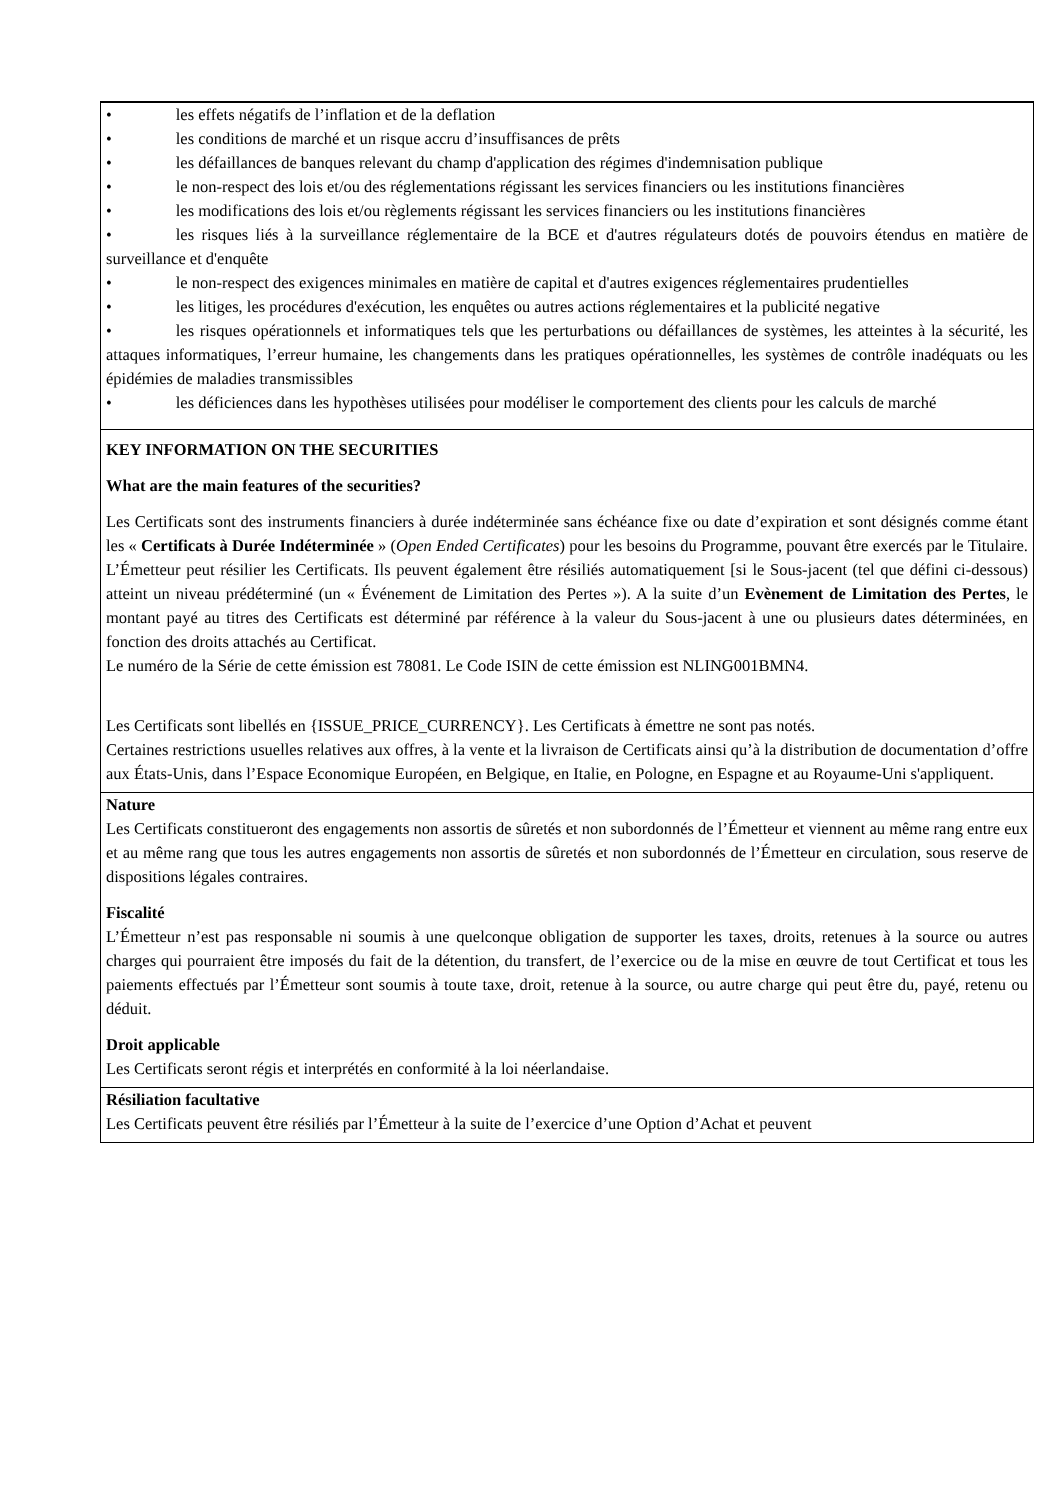• les effets négatifs de l’inflation et de la deflation
• les conditions de marché et un risque accru d’insuffisances de prêts
• les défaillances de banques relevant du champ d'application des régimes d'indemnisation publique
• le non-respect des lois et/ou des réglementations régissant les services financiers ou les institutions financières
• les modifications des lois et/ou règlements régissant les services financiers ou les institutions financières
• les risques liés à la surveillance réglementaire de la BCE et d'autres régulateurs dotés de pouvoirs étendus en matière de surveillance et d'enquête
• le non-respect des exigences minimales en matière de capital et d'autres exigences réglementaires prudentielles
• les litiges, les procédures d'exécution, les enquêtes ou autres actions réglementaires et la publicité negative
• les risques opérationnels et informatiques tels que les perturbations ou défaillances de systèmes, les atteintes à la sécurité, les attaques informatiques, l’erreur humaine, les changements dans les pratiques opérationnelles, les systèmes de contrôle inadéquats ou les épidémies de maladies transmissibles
• les déficiences dans les hypothèses utilisées pour modéliser le comportement des clients pour les calculs de marché
KEY INFORMATION ON THE SECURITIES
What are the main features of the securities?
Les Certificats sont des instruments financiers à durée indéterminée sans échéance fixe ou date d’expiration et sont désignés comme étant les « Certificats à Durée Indéterminée » (Open Ended Certificates) pour les besoins du Programme, pouvant être exercés par le Titulaire. L’Émetteur peut résilier les Certificats. Ils peuvent également être résiliés automatiquement [si le Sous-jacent (tel que défini ci-dessous) atteint un niveau prédéterminé (un « Événement de Limitation des Pertes »). A la suite d’un Evènement de Limitation des Pertes, le montant payé au titres des Certificats est déterminé par référence à la valeur du Sous-jacent à une ou plusieurs dates déterminées, en fonction des droits attachés au Certificat.
Le numéro de la Série de cette émission est 78081. Le Code ISIN de cette émission est NLING001BMN4.
Les Certificats sont libellés en {ISSUE_PRICE_CURRENCY}. Les Certificats à émettre ne sont pas notés.
Certaines restrictions usuelles relatives aux offres, à la vente et la livraison de Certificats ainsi qu’à la distribution de documentation d’offre aux États-Unis, dans l’Espace Economique Européen, en Belgique, en Italie, en Pologne, en Espagne et au Royaume-Uni s'appliquent.
Nature
Les Certificats constitueront des engagements non assortis de sûretés et non subordonnés de l’Émetteur et viennent au même rang entre eux et au même rang que tous les autres engagements non assortis de sûretés et non subordonnés de l’Émetteur en circulation, sous reserve de dispositions légales contraires.
Fiscalité
L’Émetteur n’est pas responsable ni soumis à une quelconque obligation de supporter les taxes, droits, retenues à la source ou autres charges qui pourraient être imposés du fait de la détention, du transfert, de l’exercice ou de la mise en œuvre de tout Certificat et tous les paiements effectués par l’Émetteur sont soumis à toute taxe, droit, retenue à la source, ou autre charge qui peut être du, payé, retenu ou déduit.
Droit applicable
Les Certificats seront régis et interprétés en conformité à la loi néerlandaise.
Résiliation facultative
Les Certificats peuvent être résiliés par l’Émetteur à la suite de l’exercice d’une Option d’Achat et peuvent